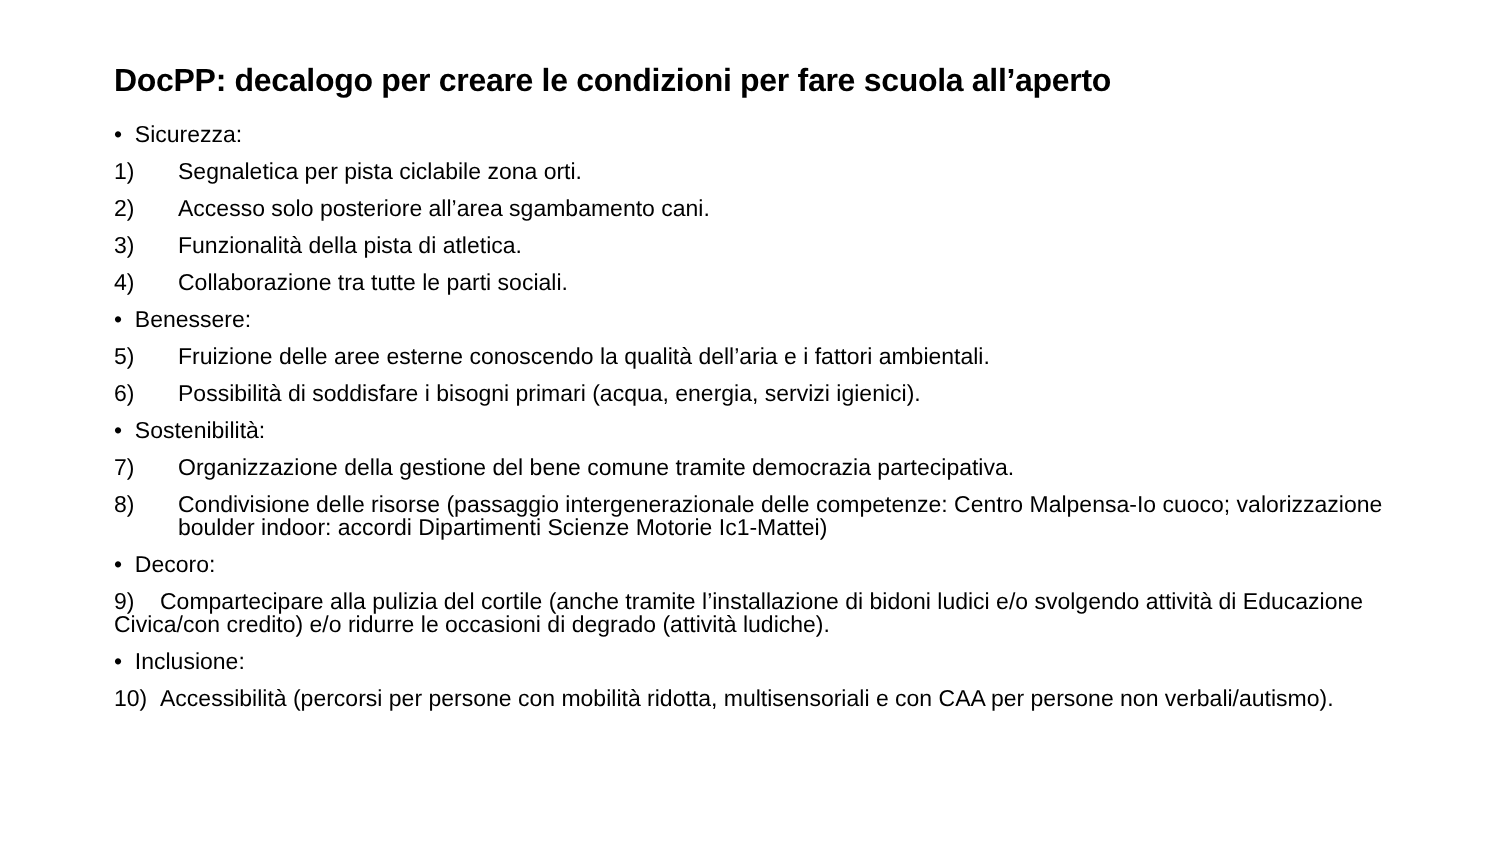DocPP: decalogo per creare le condizioni per fare scuola all’aperto
• Sicurezza:
1) Segnaletica per pista ciclabile zona orti.
2) Accesso solo posteriore all’area sgambamento cani.
3) Funzionalità della pista di atletica.
4) Collaborazione tra tutte le parti sociali.
• Benessere:
5) Fruizione delle aree esterne conoscendo la qualità dell’aria e i fattori ambientali.
6) Possibilità di soddisfare i bisogni primari (acqua, energia, servizi igienici).
• Sostenibilità:
7) Organizzazione della gestione del bene comune tramite democrazia partecipativa.
8) Condivisione delle risorse (passaggio intergenerazionale delle competenze: Centro Malpensa-Io cuoco; valorizzazione boulder indoor: accordi Dipartimenti Scienze Motorie Ic1-Mattei)
• Decoro:
9) Compartecipare alla pulizia del cortile (anche tramite l’installazione di bidoni ludici e/o svolgendo attività di Educazione Civica/con credito) e/o ridurre le occasioni di degrado (attività ludiche).
• Inclusione:
10) Accessibilità (percorsi per persone con mobilità ridotta, multisensoriali e con CAA per persone non verbali/autismo).